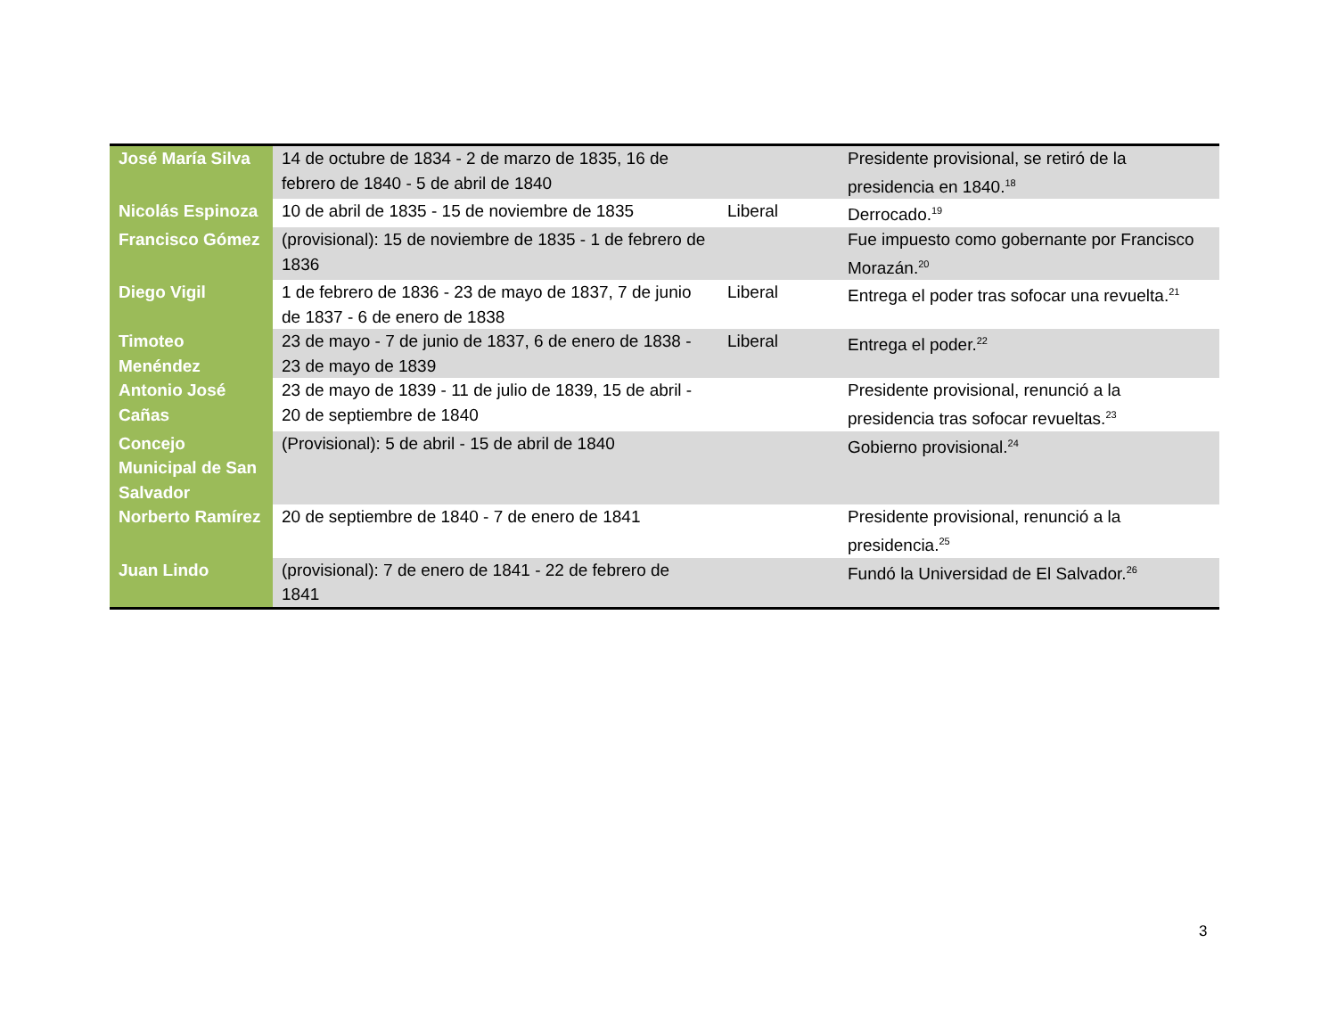| José María Silva | 14 de octubre de 1834 - 2 de marzo de 1835, 16 de febrero de 1840 - 5 de abril de 1840 | | Presidente provisional, se retiró de la presidencia en 1840.<sup>18</sup> |
| Nicolás Espinoza | 10 de abril de 1835 - 15 de noviembre de 1835 | Liberal | Derrocado.<sup>19</sup> |
| Francisco Gómez | (provisional): 15 de noviembre de 1835 - 1 de febrero de 1836 | | Fue impuesto como gobernante por Francisco Morazán.<sup>20</sup> |
| Diego Vigil | 1 de febrero de 1836 - 23 de mayo de 1837, 7 de junio de 1837 - 6 de enero de 1838 | Liberal | Entrega el poder tras sofocar una revuelta.<sup>21</sup> |
| Timoteo Menéndez | 23 de mayo - 7 de junio de 1837, 6 de enero de 1838 - 23 de mayo de 1839 | Liberal | Entrega el poder.<sup>22</sup> |
| Antonio José Cañas | 23 de mayo de 1839 - 11 de julio de 1839, 15 de abril - 20 de septiembre de 1840 | | Presidente provisional, renunció a la presidencia tras sofocar revueltas.<sup>23</sup> |
| Concejo Municipal de San Salvador | (Provisional): 5 de abril - 15 de abril de 1840 | | Gobierno provisional.<sup>24</sup> |
| Norberto Ramírez | 20 de septiembre de 1840 - 7 de enero de 1841 | | Presidente provisional, renunció a la presidencia.<sup>25</sup> |
| Juan Lindo | (provisional): 7 de enero de 1841 - 22 de febrero de 1841 | | Fundó la Universidad de El Salvador.<sup>26</sup> |
3